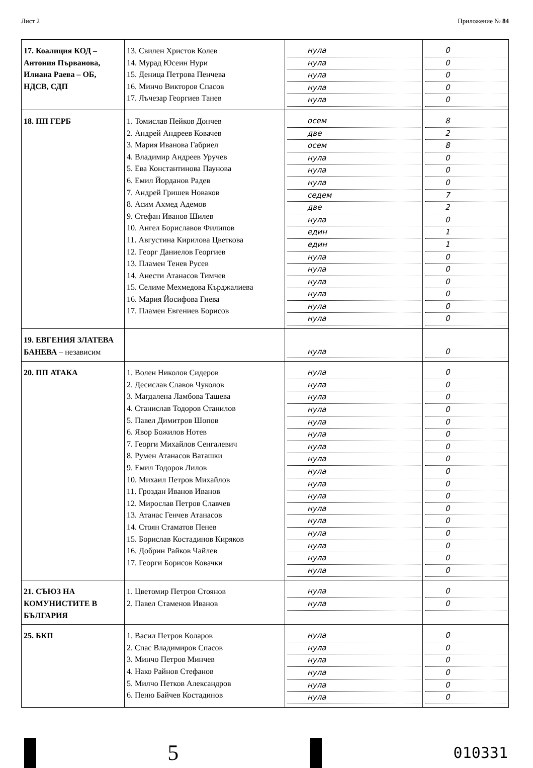Лист 2 Приложение № 84
| 17. Коалиция КОД – Антония Първанова, Илиана Раева – ОБ, НДСВ, СДП | 13. Свилен Христов Колев 14. Мурад Юсеин Нури 15. Деница Петрова Пенчева 16. Минчо Викторов Спасов 17. Лъчезар Георгиев Танев | нула нула нула нула нула | 0 0 0 0 0 |
| 18. ПП ГЕРБ | 1. Томислав Пейков Дончев 2. Андрей Андреев Ковачев 3. Мария Иванова Габриел 4. Владимир Андреев Уручев 5. Ева Константинова Паунова 6. Емил Йорданов Радев 7. Андрей Гришев Новаков 8. Асим Ахмед Адемов 9. Стефан Иванов Шилев 10. Ангел Бориславов Филипов 11. Августина Кирилова Цветкова 12. Георг Даниелов Георгиев 13. Пламен Тенев Русев 14. Анести Атанасов Тимчев 15. Селиме Мехмедова Кърджалиева 16. Мария Йосифова Гиева 17. Пламен Евгениев Борисов | осем две осем нула нула нула седем две нула един един нула нула нула нула нула нула | 8 2 8 0 0 0 7 2 0 1 1 0 0 0 0 0 0 |
| 19. ЕВГЕНИЯ ЗЛАТЕВА БАНЕВА – независим | | нула | 0 |
| 20. ПП АТАКА | 1. Волен Николов Сидеров 2. Десислав Славов Чуколов 3. Магдалена Ламбова Ташева 4. Станислав Тодоров Станилов 5. Павел Димитров Шопов 6. Явор Божилов Нотев 7. Георги Михайлов Сенгалевич 8. Румен Атанасов Ваташки 9. Емил Тодоров Лилов 10. Михаил Петров Михайлов 11. Гроздан Иванов Иванов 12. Мирослав Петров Славчев 13. Атанас Генчев Атанасов 14. Стоян Стаматов Пенев 15. Борислав Костадинов Киряков 16. Добрин Райков Чайлев 17. Георги Борисов Ковачки | нула нула нула нула нула нула нула нула нула нула нула нула нула нула нула нула нула | 0 0 0 0 0 0 0 0 0 0 0 0 0 0 0 0 0 |
| 21. СЪЮЗ НА КОМУНИСТИТЕ В БЪЛГАРИЯ | 1. Цветомир Петров Стоянов 2. Павел Стаменов Иванов | нула нула | 0 0 |
| 25. БКП | 1. Васил Петров Коларов 2. Спас Владимиров Спасов 3. Минчо Петров Минчев 4. Нако Райнов Стефанов 5. Милчо Петков Александров 6. Пеню Байчев Костадинов | нула нула нула нула нула нула | 0 0 0 0 0 0 |
5
010331